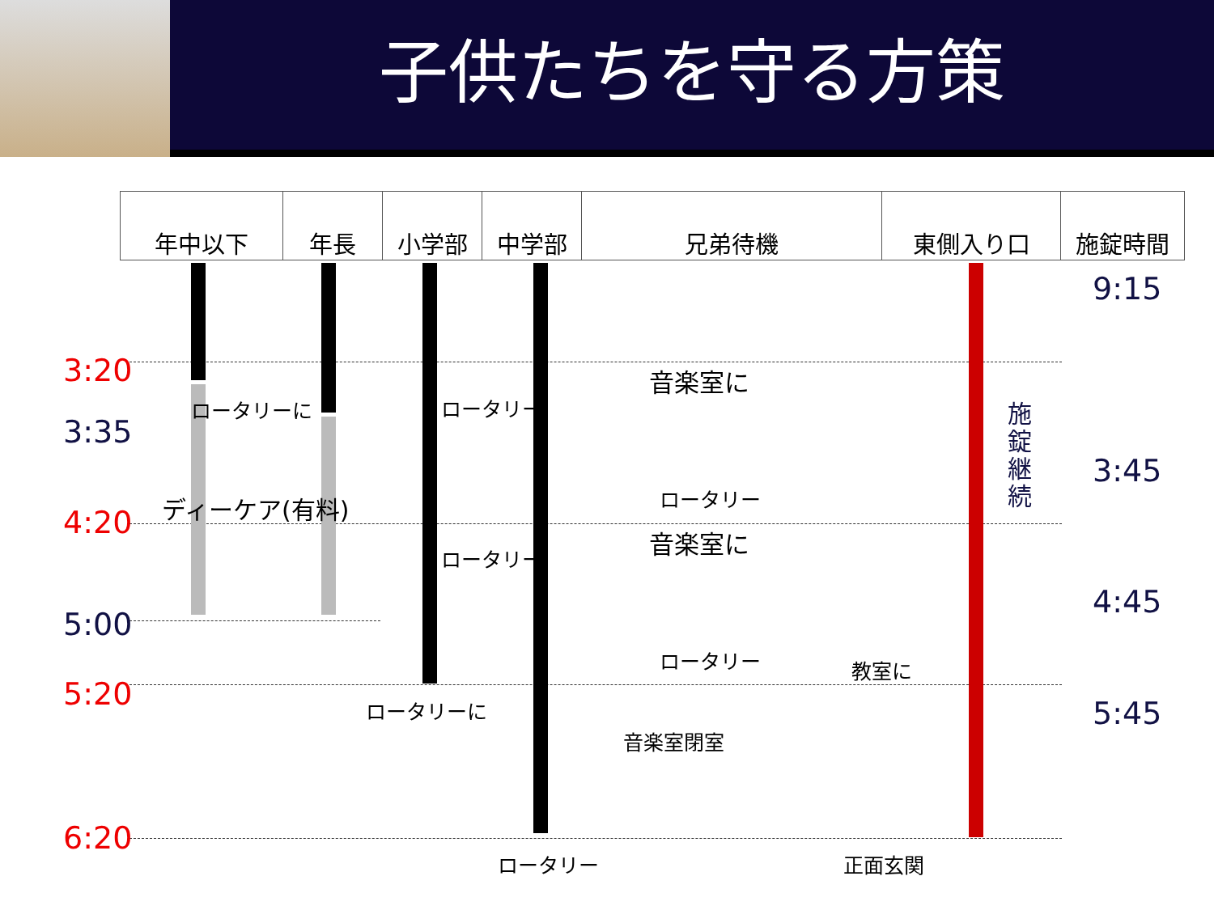子供たちを守る方策
| 年中以下 | 年長 | 小学部 | 中学部 | 兄弟待機 | 東側入り口 | 施錠時間 |
| --- | --- | --- | --- | --- | --- | --- |
3:20
3:35
4:20
5:00
5:20
6:20
9:15
3:45
4:45
5:45
ロータリーに ロータリー
ロータリー
ディーケア(有料)
音楽室に
ロータリー
音楽室に
ロータリー 教室に
ロータリーに
音楽室閉室
ロータリー 正面玄関
施錠継続